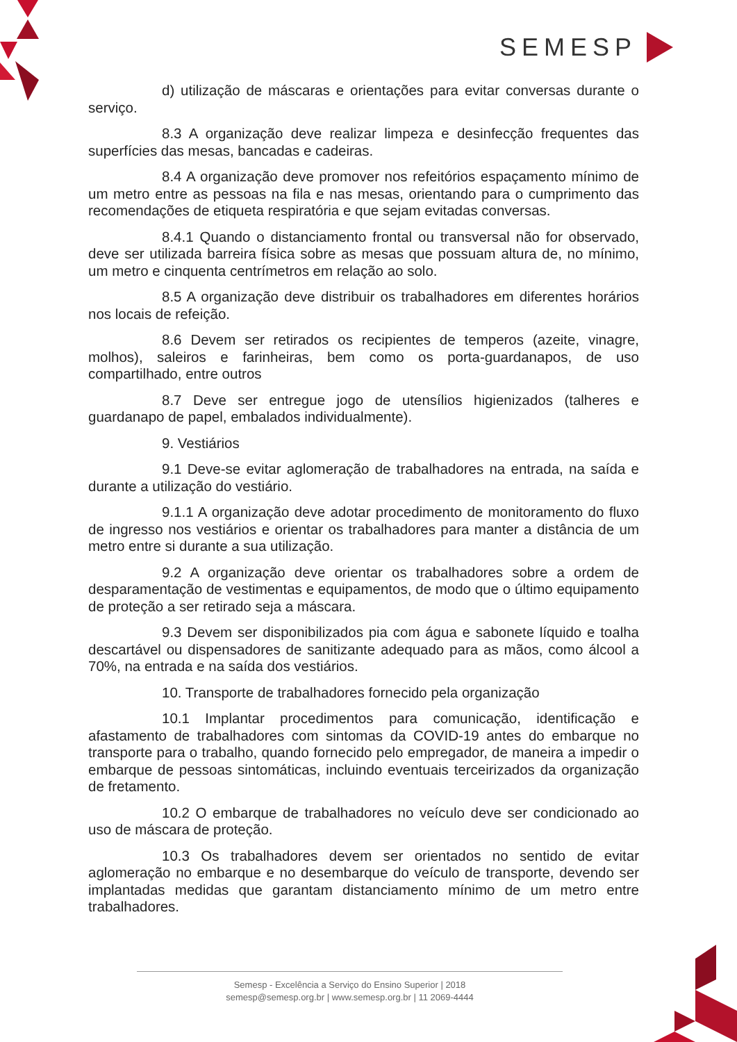SEMESP
d) utilização de máscaras e orientações para evitar conversas durante o serviço.
8.3 A organização deve realizar limpeza e desinfecção frequentes das superfícies das mesas, bancadas e cadeiras.
8.4 A organização deve promover nos refeitórios espaçamento mínimo de um metro entre as pessoas na fila e nas mesas, orientando para o cumprimento das recomendações de etiqueta respiratória e que sejam evitadas conversas.
8.4.1 Quando o distanciamento frontal ou transversal não for observado, deve ser utilizada barreira física sobre as mesas que possuam altura de, no mínimo, um metro e cinquenta centrímetros em relação ao solo.
8.5 A organização deve distribuir os trabalhadores em diferentes horários nos locais de refeição.
8.6 Devem ser retirados os recipientes de temperos (azeite, vinagre, molhos), saleiros e farinheiras, bem como os porta-guardanapos, de uso compartilhado, entre outros
8.7 Deve ser entregue jogo de utensílios higienizados (talheres e guardanapo de papel, embalados individualmente).
9. Vestiários
9.1 Deve-se evitar aglomeração de trabalhadores na entrada, na saída e durante a utilização do vestiário.
9.1.1 A organização deve adotar procedimento de monitoramento do fluxo de ingresso nos vestiários e orientar os trabalhadores para manter a distância de um metro entre si durante a sua utilização.
9.2 A organização deve orientar os trabalhadores sobre a ordem de desparamentação de vestimentas e equipamentos, de modo que o último equipamento de proteção a ser retirado seja a máscara.
9.3 Devem ser disponibilizados pia com água e sabonete líquido e toalha descartável ou dispensadores de sanitizante adequado para as mãos, como álcool a 70%, na entrada e na saída dos vestiários.
10. Transporte de trabalhadores fornecido pela organização
10.1 Implantar procedimentos para comunicação, identificação e afastamento de trabalhadores com sintomas da COVID-19 antes do embarque no transporte para o trabalho, quando fornecido pelo empregador, de maneira a impedir o embarque de pessoas sintomáticas, incluindo eventuais terceirizados da organização de fretamento.
10.2 O embarque de trabalhadores no veículo deve ser condicionado ao uso de máscara de proteção.
10.3 Os trabalhadores devem ser orientados no sentido de evitar aglomeração no embarque e no desembarque do veículo de transporte, devendo ser implantadas medidas que garantam distanciamento mínimo de um metro entre trabalhadores.
Semesp - Excelência a Serviço do Ensino Superior | 2018
semesp@semesp.org.br | www.semesp.org.br | 11 2069-4444